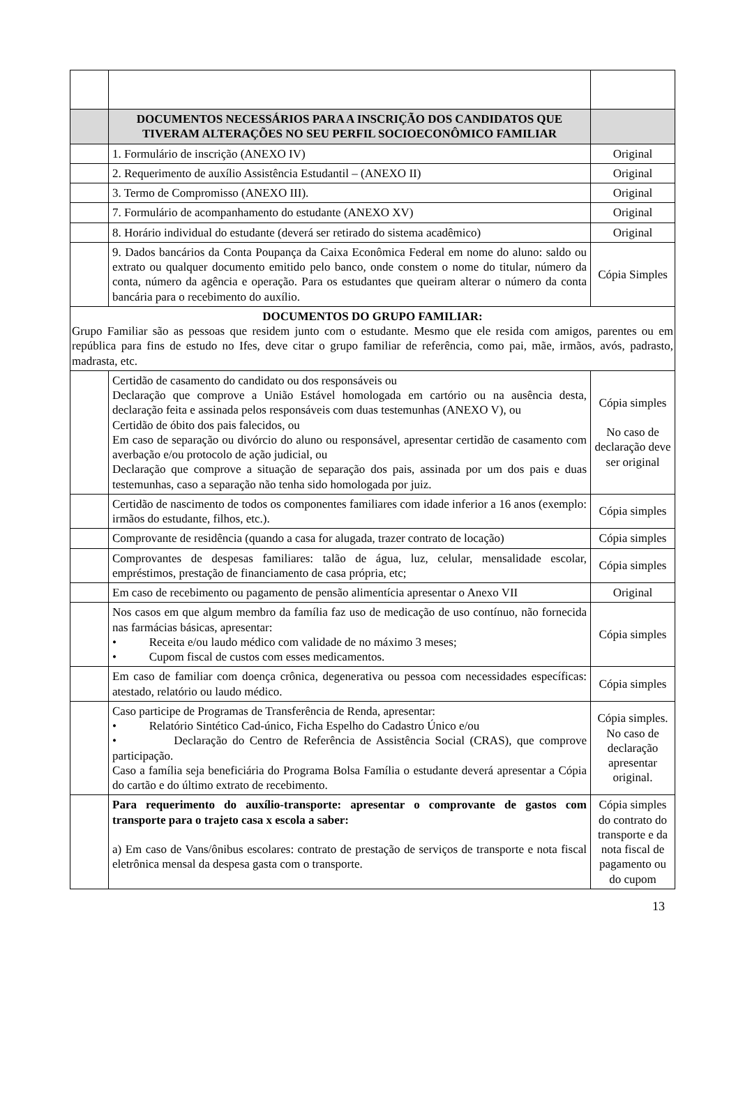| | DOCUMENTOS NECESSÁRIOS PARA A INSCRIÇÃO DOS CANDIDATOS QUE TIVERAM ALTERAÇÕES NO SEU PERFIL SOCIOECONÔMICO FAMILIAR | |
| | 1. Formulário de inscrição (ANEXO IV) | Original |
| | 2. Requerimento de auxílio Assistência Estudantil – (ANEXO II) | Original |
| | 3. Termo de Compromisso (ANEXO III). | Original |
| | 7. Formulário de acompanhamento do estudante (ANEXO XV) | Original |
| | 8. Horário individual do estudante (deverá ser retirado do sistema acadêmico) | Original |
| | 9. Dados bancários da Conta Poupança da Caixa Econômica Federal em nome do aluno: saldo ou extrato ou qualquer documento emitido pelo banco, onde constem o nome do titular, número da conta, número da agência e operação. Para os estudantes que queiram alterar o número da conta bancária para o recebimento do auxílio. | Cópia Simples |
| DOCUMENTOS DO GRUPO FAMILIAR: Grupo Familiar são as pessoas que residem junto com o estudante. Mesmo que ele resida com amigos, parentes ou em república para fins de estudo no Ifes, deve citar o grupo familiar de referência, como pai, mãe, irmãos, avós, padrasto, madrasta, etc. | | |
| | Certidão de casamento do candidato ou dos responsáveis ou Declaração que comprove a União Estável homologada em cartório ou na ausência desta, declaração feita e assinada pelos responsáveis com duas testemunhas (ANEXO V), ou Certidão de óbito dos pais falecidos, ou Em caso de separação ou divórcio do aluno ou responsável, apresentar certidão de casamento com averbação e/ou protocolo de ação judicial, ou Declaração que comprove a situação de separação dos pais, assinada por um dos pais e duas testemunhas, caso a separação não tenha sido homologada por juiz. | Cópia simples No caso de declaração deve ser original |
| | Certidão de nascimento de todos os componentes familiares com idade inferior a 16 anos (exemplo: irmãos do estudante, filhos, etc.). | Cópia simples |
| | Comprovante de residência (quando a casa for alugada, trazer contrato de locação) | Cópia simples |
| | Comprovantes de despesas familiares: talão de água, luz, celular, mensalidade escolar, empréstimos, prestação de financiamento de casa própria, etc; | Cópia simples |
| | Em caso de recebimento ou pagamento de pensão alimentícia apresentar o Anexo VII | Original |
| | Nos casos em que algum membro da família faz uso de medicação de uso contínuo, não fornecida nas farmácias básicas, apresentar: • Receita e/ou laudo médico com validade de no máximo 3 meses; • Cupom fiscal de custos com esses medicamentos. | Cópia simples |
| | Em caso de familiar com doença crônica, degenerativa ou pessoa com necessidades específicas: atestado, relatório ou laudo médico. | Cópia simples |
| | Caso participe de Programas de Transferência de Renda, apresentar: • Relatório Sintético Cad-único, Ficha Espelho do Cadastro Único e/ou • Declaração do Centro de Referência de Assistência Social (CRAS), que comprove participação. Caso a família seja beneficiária do Programa Bolsa Família o estudante deverá apresentar a Cópia do cartão e do último extrato de recebimento. | Cópia simples. No caso de declaração apresentar original. |
| | Para requerimento do auxílio-transporte: apresentar o comprovante de gastos com transporte para o trajeto casa x escola a saber: a) Em caso de Vans/ônibus escolares: contrato de prestação de serviços de transporte e nota fiscal eletrônica mensal da despesa gasta com o transporte. | Cópia simples do contrato do transporte e da nota fiscal de pagamento ou do cupom |
13